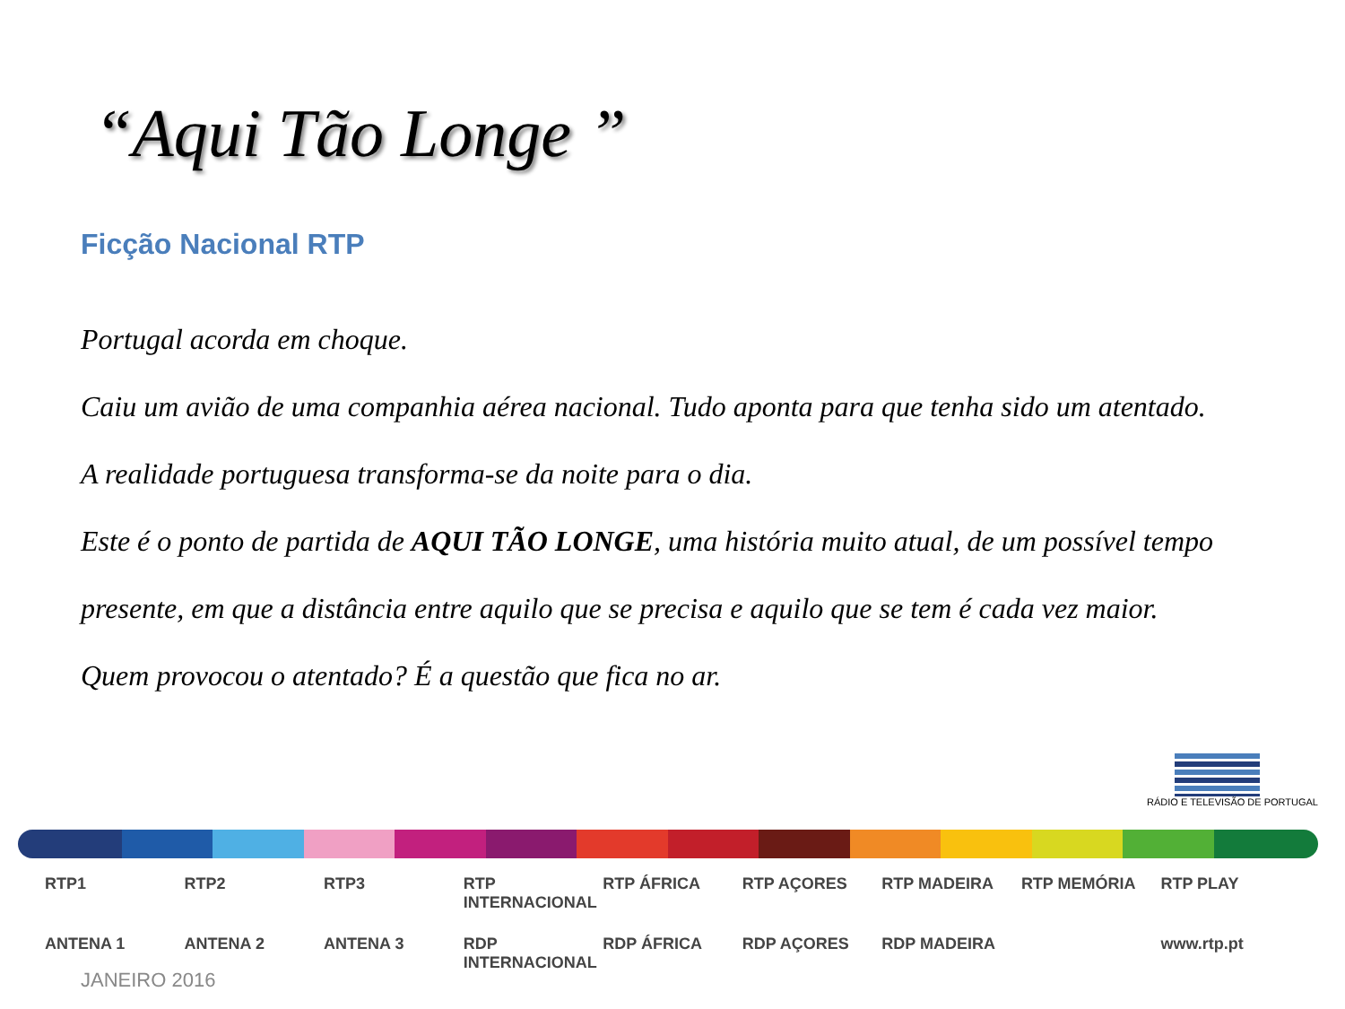“Aqui Tão Longe ”
Ficção Nacional RTP
Portugal acorda em choque.
Caiu um avião de uma companhia aérea nacional. Tudo aponta para que tenha sido um atentado.
A realidade portuguesa transforma-se da noite para o dia.
Este é o ponto de partida de AQUI TÃO LONGE, uma história muito atual, de um possível tempo presente, em que a distância entre aquilo que se precisa e aquilo que se tem é cada vez maior.
Quem provocou o atentado? É a questão que fica no ar.
RÁDIO E TELEVISÃO DE PORTUGAL
RTP1 RTP2 RTP3 RTP INTERNACIONAL RTP ÁFRICA RTP AÇORES RTP MADEIRA RTP MEMÓRIA RTP PLAY ANTENA 1 ANTENA 2 ANTENA 3 RDP INTERNACIONAL RDP ÁFRICA RDP AÇORES RDP MADEIRA www.rtp.pt
JANEIRO 2016